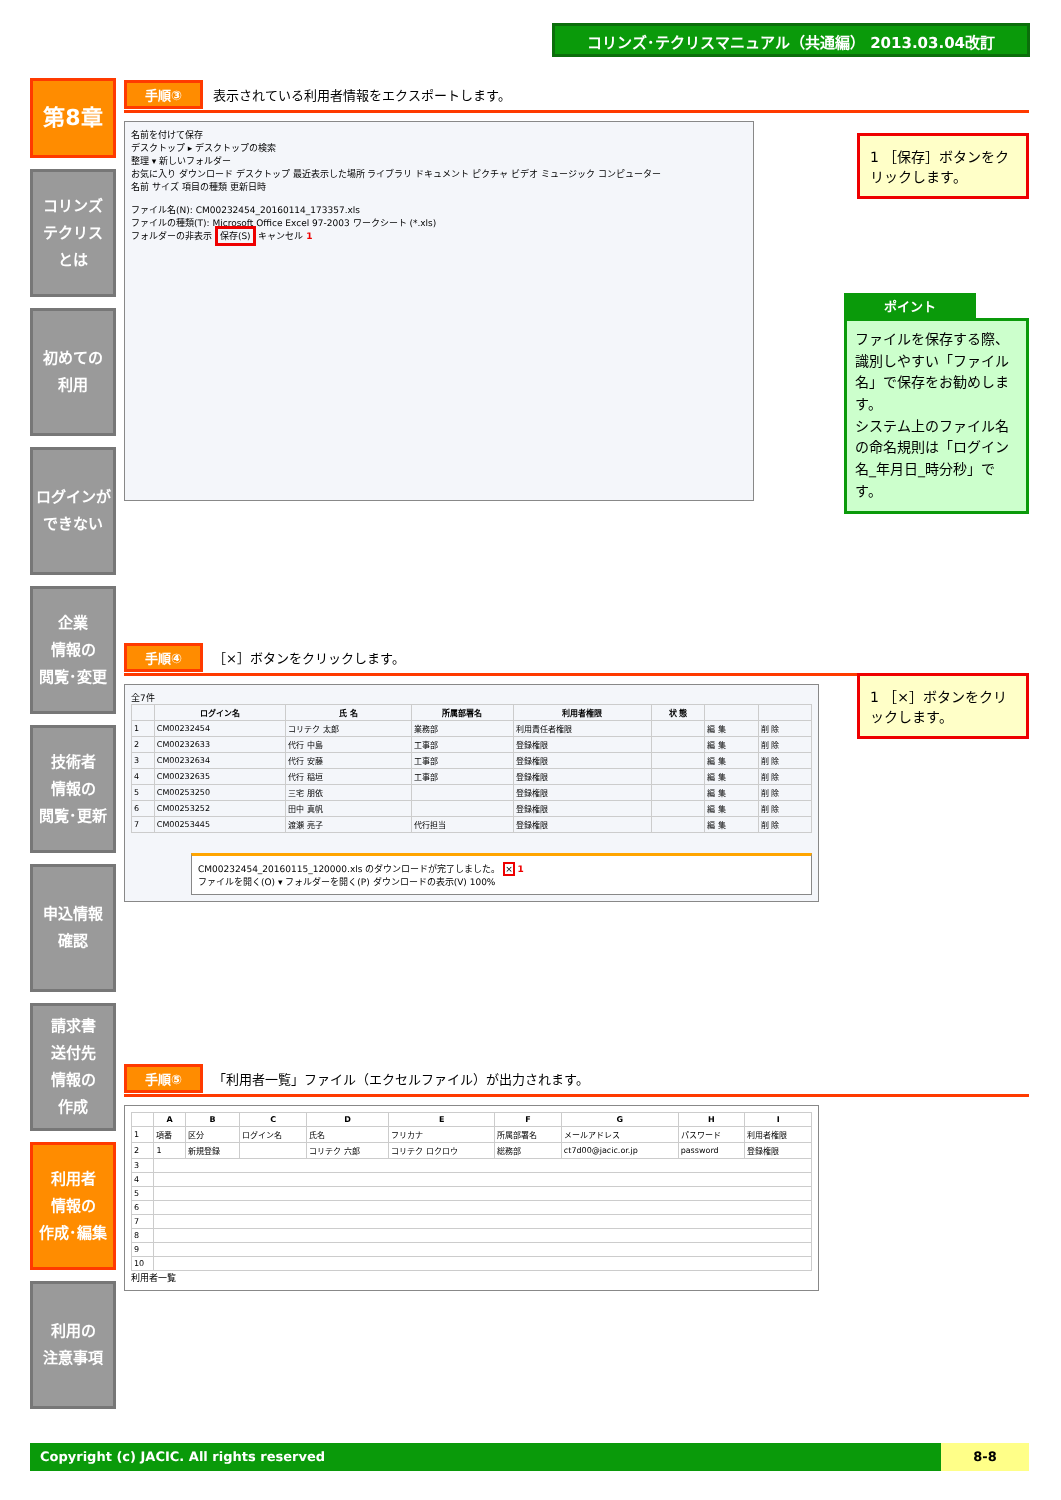コリンズ･テクリスマニュアル（共通編） 2013.03.04改訂
第8章
コリンズ
テクリス
とは
初めての
利用
ログインが
できない
企業
情報の
閲覧･変更
技術者
情報の
閲覧･更新
申込情報
確認
請求書
送付先
情報の
作成
利用者
情報の
作成･編集
利用の
注意事項
手順③ 表示されている利用者情報をエクスポートします。
名前を付けて保存
デスクトップ ▸ デスクトップの検索
整理 ▾ 新しいフォルダー
お気に入り ダウンロード デスクトップ 最近表示した場所 ライブラリ ドキュメント ピクチャ ビデオ ミュージック コンピューター
名前 サイズ 項目の種類 更新日時
ファイル名(N): CM00232454_20160114_173357.xls
ファイルの種類(T): Microsoft Office Excel 97-2003 ワークシート (*.xls)
フォルダーの非表示 保存(S) キャンセル 1
1 ［保存］ボタンをクリックします。
ポイント
ファイルを保存する際、識別しやすい「ファイル名」で保存をお勧めします。
システム上のファイル名の命名規則は「ログイン名_年月日_時分秒」です。
手順④ ［×］ボタンをクリックします。
1 ［×］ボタンをクリックします。
全7件
| | ログイン名 | 氏 名 | 所属部署名 | 利用者権限 | 状 態 | | |
| --- | --- | --- | --- | --- | --- | --- | --- |
| 1 | CM00232454 | コリテク 太郎 | 業務部 | 利用責任者権限 | | 編 集 | 削 除 |
| 2 | CM00232633 | 代行 中島 | 工事部 | 登録権限 | | 編 集 | 削 除 |
| 3 | CM00232634 | 代行 安藤 | 工事部 | 登録権限 | | 編 集 | 削 除 |
| 4 | CM00232635 | 代行 稲垣 | 工事部 | 登録権限 | | 編 集 | 削 除 |
| 5 | CM00253250 | 三宅 朋依 | | 登録権限 | | 編 集 | 削 除 |
| 6 | CM00253252 | 田中 真帆 | | 登録権限 | | 編 集 | 削 除 |
| 7 | CM00253445 | 渡瀬 亮子 | 代行担当 | 登録権限 | | 編 集 | 削 除 |
CM00232454_20160115_120000.xls のダウンロードが完了しました。 × 1
ファイルを開く(O) ▾ フォルダーを開く(P) ダウンロードの表示(V) 100%
手順⑤ 「利用者一覧」ファイル（エクセルファイル）が出力されます。
| | A | B | C | D | E | F | G | H | I |
| --- | --- | --- | --- | --- | --- | --- | --- | --- | --- |
| 1 | 項番 | 区分 | ログイン名 | 氏名 | フリカナ | 所属部署名 | メールアドレス | パスワード | 利用者権限 |
| 2 | 1 | 新規登録 | | コリテク 六郎 | コリテク ロクロウ | 総務部 | ct7d00@jacic.or.jp | password | 登録権限 |
| 3 | | | | | | | | | |
| 4 | | | | | | | | | |
| 5 | | | | | | | | | |
| 6 | | | | | | | | | |
| 7 | | | | | | | | | |
| 8 | | | | | | | | | |
| 9 | | | | | | | | | |
| 10 | | | | | | | | | |
利用者一覧
Copyright (c) JACIC. All rights reserved 8-8